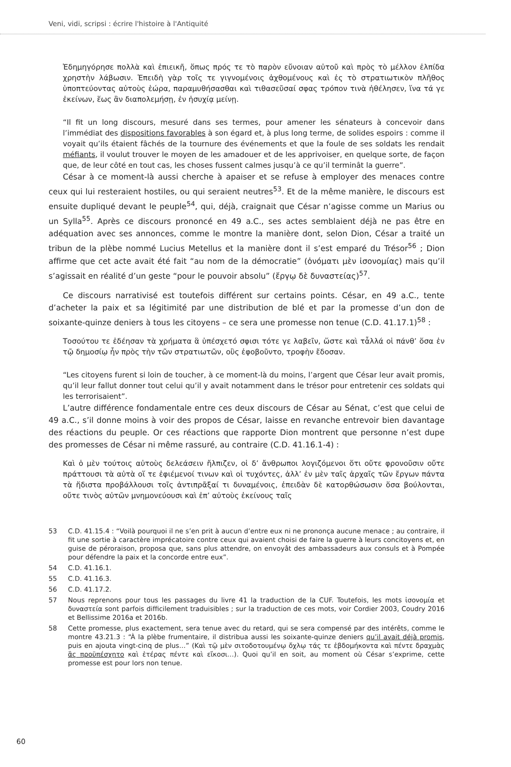Veni, vidi, scripsi : écrire l'histoire à l'Antiquité
Ἐδημηγόρησε πολλὰ καὶ ἐπιεικῆ, ὅπως πρός τε τὸ παρὸν εὔνοιαν αὐτοῦ καὶ πρὸς τὸ μέλλον ἐλπίδα χρηστὴν λάβωσιν. Ἐπειδὴ γὰρ τοῖς τε γιγνομένοις ἀχθομένους καὶ ἐς τὸ στρατιωτικὸν πλῆθος ὑποπτεύοντας αὐτοὺς ἑώρα, παραμυθήσασθαι καὶ τιθασεῦσαί σφας τρόπον τινὰ ἠθέλησεν, ἵνα τά γε ἐκείνων, ἕως ἂν διαπολεμήσῃ, ἐν ἡσυχίᾳ μείνῃ.
“Il fit un long discours, mesuré dans ses termes, pour amener les sénateurs à concevoir dans l’immédiat des dispositions favorables à son égard et, à plus long terme, de solides espoirs : comme il voyait qu’ils étaient fâchés de la tournure des événements et que la foule de ses soldats les rendait méfiants, il voulut trouver le moyen de les amadouer et de les apprivoiser, en quelque sorte, de façon que, de leur côté en tout cas, les choses fussent calmes jusqu’à ce qu’il terminât la guerre”.
César à ce moment-là aussi cherche à apaiser et se refuse à employer des menaces contre ceux qui lui resteraient hostiles, ou qui seraient neutres<sup>53</sup>. Et de la même manière, le discours est ensuite dupliqué devant le peuple<sup>54</sup>, qui, déjà, craignait que César n’agisse comme un Marius ou un Sylla<sup>55</sup>. Après ce discours prononcé en 49 a.C., ses actes semblaient déjà ne pas être en adéquation avec ses annonces, comme le montre la manière dont, selon Dion, César a traité un tribun de la plèbe nommé Lucius Metellus et la manière dont il s’est emparé du Trésor<sup>56</sup> ; Dion affirme que cet acte avait été fait “au nom de la démocratie” (ὀνόματι μὲν ἰσονομίας) mais qu’il s’agissait en réalité d’un geste “pour le pouvoir absolu” (ἔργῳ δὲ δυναστείας)<sup>57</sup>.
Ce discours narrativisé est toutefois différent sur certains points. César, en 49 a.C., tente d’acheter la paix et sa légitimité par une distribution de blé et par la promesse d’un don de soixante-quinze deniers à tous les citoyens – ce sera une promesse non tenue (C.D. 41.17.1)<sup>58</sup> :
Τοσούτου τε ἐδέησαν τὰ χρήματα ἃ ὑπέσχετό σφισι τότε γε λαβεῖν, ὥστε καὶ τἆλλά οἱ πάνθ’ ὅσα ἐν τῷ δημοσίῳ ἦν πρὸς τὴν τῶν στρατιωτῶν, οὓς ἐφοβοῦντο, τροφὴν ἔδοσαν.
“Les citoyens furent si loin de toucher, à ce moment-là du moins, l’argent que César leur avait promis, qu’il leur fallut donner tout celui qu’il y avait notamment dans le trésor pour entretenir ces soldats qui les terrorisaient”.
L’autre différence fondamentale entre ces deux discours de César au Sénat, c’est que celui de 49 a.C., s’il donne moins à voir des propos de César, laisse en revanche entrevoir bien davantage des réactions du peuple. Or ces réactions que rapporte Dion montrent que personne n’est dupe des promesses de César ni même rassuré, au contraire (C.D. 41.16.1-4) :
Καὶ ὁ μὲν τούτοις αὐτοὺς δελεάσειν ἤλπιζεν, οἱ δ’ ἄνθρωποι λογιζόμενοι ὅτι οὔτε φρονοῦσιν οὔτε πράττουσι τὰ αὐτὰ οἵ τε ἐφιέμενοί τινων καὶ οἱ τυχόντες, ἀλλ’ ἐν μὲν ταῖς ἀρχαῖς τῶν ἔργων πάντα τὰ ἥδιστα προβάλλουσι τοῖς ἀντιπρᾶξαί τι δυναμένοις, ἐπειδὰν δὲ κατορθώσωσιν ὅσα βούλονται, οὔτε τινὸς αὐτῶν μνημονεύουσι καὶ ἐπ’ αὐτοὺς ἐκείνους ταῖς
53 C.D. 41.15.4 : “Voilà pourquoi il ne s’en prit à aucun d’entre eux ni ne prononça aucune menace ; au contraire, il fit une sortie à caractère imprécatoire contre ceux qui avaient choisi de faire la guerre à leurs concitoyens et, en guise de péroraison, proposa que, sans plus attendre, on envoyât des ambassadeurs aux consuls et à Pompée pour défendre la paix et la concorde entre eux”.
54 C.D. 41.16.1.
55 C.D. 41.16.3.
56 C.D. 41.17.2.
57 Nous reprenons pour tous les passages du livre 41 la traduction de la CUF. Toutefois, les mots ἰσονομία et δυναστεία sont parfois difficilement traduisibles ; sur la traduction de ces mots, voir Cordier 2003, Coudry 2016 et Bellissime 2016a et 2016b.
58 Cette promesse, plus exactement, sera tenue avec du retard, qui se sera compensé par des intérêts, comme le montre 43.21.3 : “À la plèbe frumentaire, il distribua aussi les soixante-quinze deniers qu’il avait déjà promis, puis en ajouta vingt-cinq de plus…” (Καὶ τῷ μὲν σιτοδοτουμένῳ ὄχλῳ τάς τε ἑβδομήκοντα καὶ πέντε δραχμὰς ἃς προϋπέσχητο καὶ ἑτέρας πέντε καὶ εἴκοσι…). Quoi qu’il en soit, au moment où César s’exprime, cette promesse est pour lors non tenue.
60